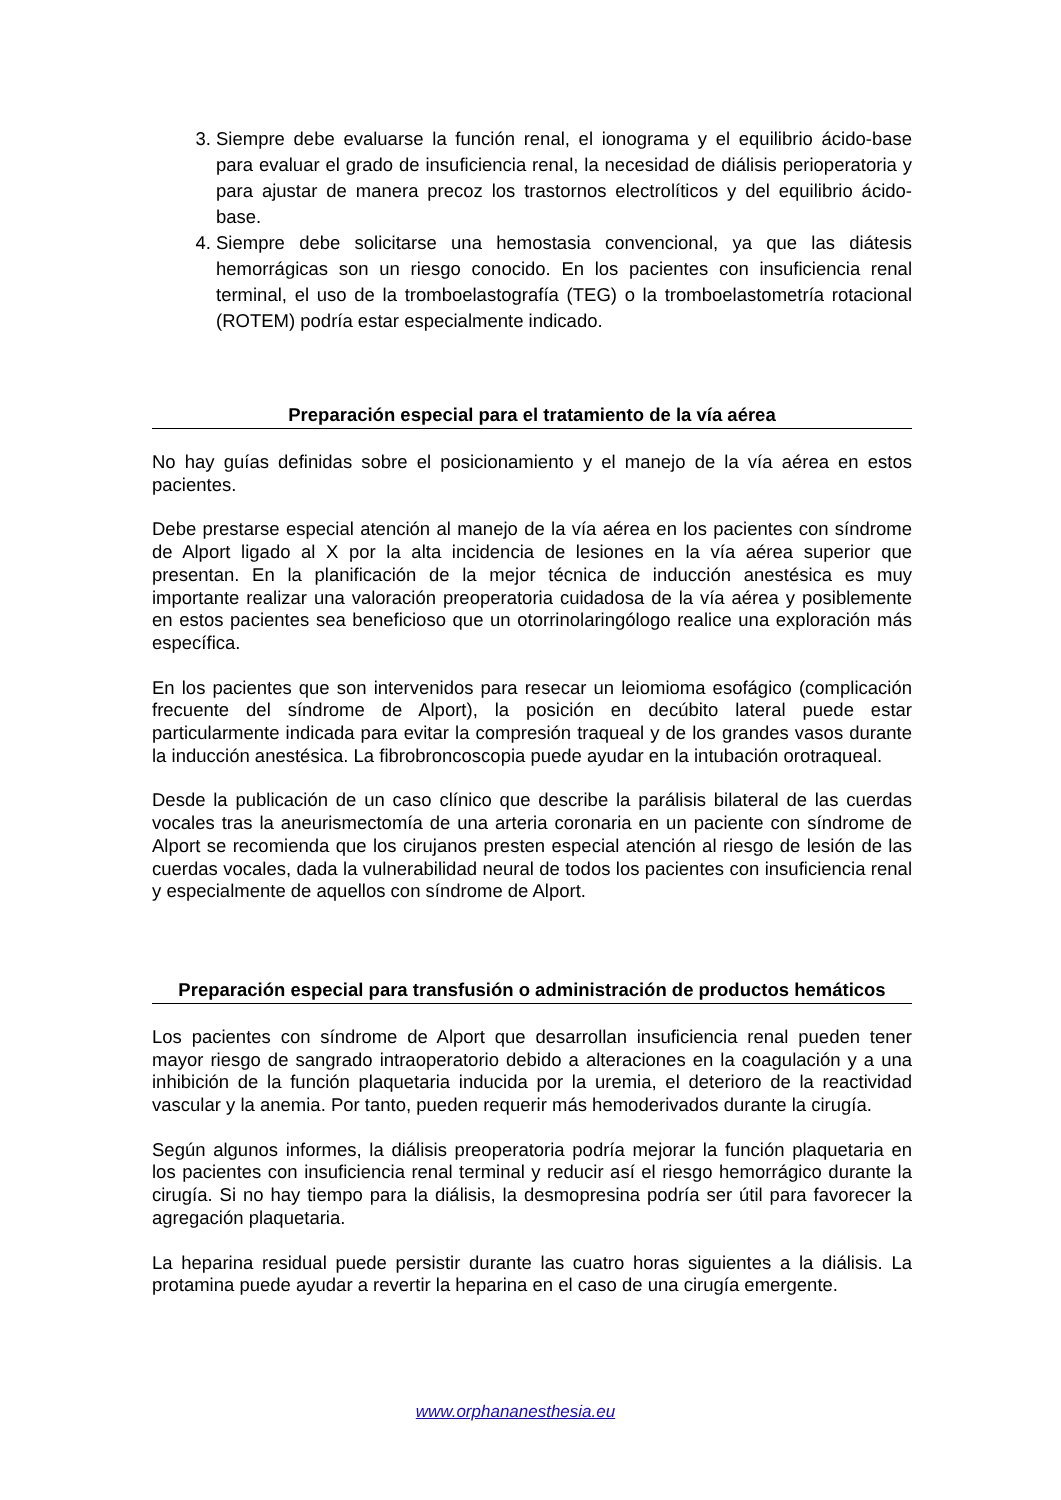3. Siempre debe evaluarse la función renal, el ionograma y el equilibrio ácido-base para evaluar el grado de insuficiencia renal, la necesidad de diálisis perioperatoria y para ajustar de manera precoz los trastornos electrolíticos y del equilibrio ácido-base.
4. Siempre debe solicitarse una hemostasia convencional, ya que las diátesis hemorrágicas son un riesgo conocido. En los pacientes con insuficiencia renal terminal, el uso de la tromboelastografía (TEG) o la tromboelastometría rotacional (ROTEM) podría estar especialmente indicado.
Preparación especial para el tratamiento de la vía aérea
No hay guías definidas sobre el posicionamiento y el manejo de la vía aérea en estos pacientes.
Debe prestarse especial atención al manejo de la vía aérea en los pacientes con síndrome de Alport ligado al X por la alta incidencia de lesiones en la vía aérea superior que presentan. En la planificación de la mejor técnica de inducción anestésica es muy importante realizar una valoración preoperatoria cuidadosa de la vía aérea y posiblemente en estos pacientes sea beneficioso que un otorrinolaringólogo realice una exploración más específica.
En los pacientes que son intervenidos para resecar un leiomioma esofágico (complicación frecuente del síndrome de Alport), la posición en decúbito lateral puede estar particularmente indicada para evitar la compresión traqueal y de los grandes vasos durante la inducción anestésica. La fibrobroncoscopia puede ayudar en la intubación orotraqueal.
Desde la publicación de un caso clínico que describe la parálisis bilateral de las cuerdas vocales tras la aneurismectomía de una arteria coronaria en un paciente con síndrome de Alport se recomienda que los cirujanos presten especial atención al riesgo de lesión de las cuerdas vocales, dada la vulnerabilidad neural de todos los pacientes con insuficiencia renal y especialmente de aquellos con síndrome de Alport.
Preparación especial para transfusión o administración de productos hemáticos
Los pacientes con síndrome de Alport que desarrollan insuficiencia renal pueden tener mayor riesgo de sangrado intraoperatorio debido a alteraciones en la coagulación y a una inhibición de la función plaquetaria inducida por la uremia, el deterioro de la reactividad vascular y la anemia. Por tanto, pueden requerir más hemoderivados durante la cirugía.
Según algunos informes, la diálisis preoperatoria podría mejorar la función plaquetaria en los pacientes con insuficiencia renal terminal y reducir así el riesgo hemorrágico durante la cirugía. Si no hay tiempo para la diálisis, la desmopresina podría ser útil para favorecer la agregación plaquetaria.
La heparina residual puede persistir durante las cuatro horas siguientes a la diálisis. La protamina puede ayudar a revertir la heparina en el caso de una cirugía emergente.
www.orphananesthesia.eu